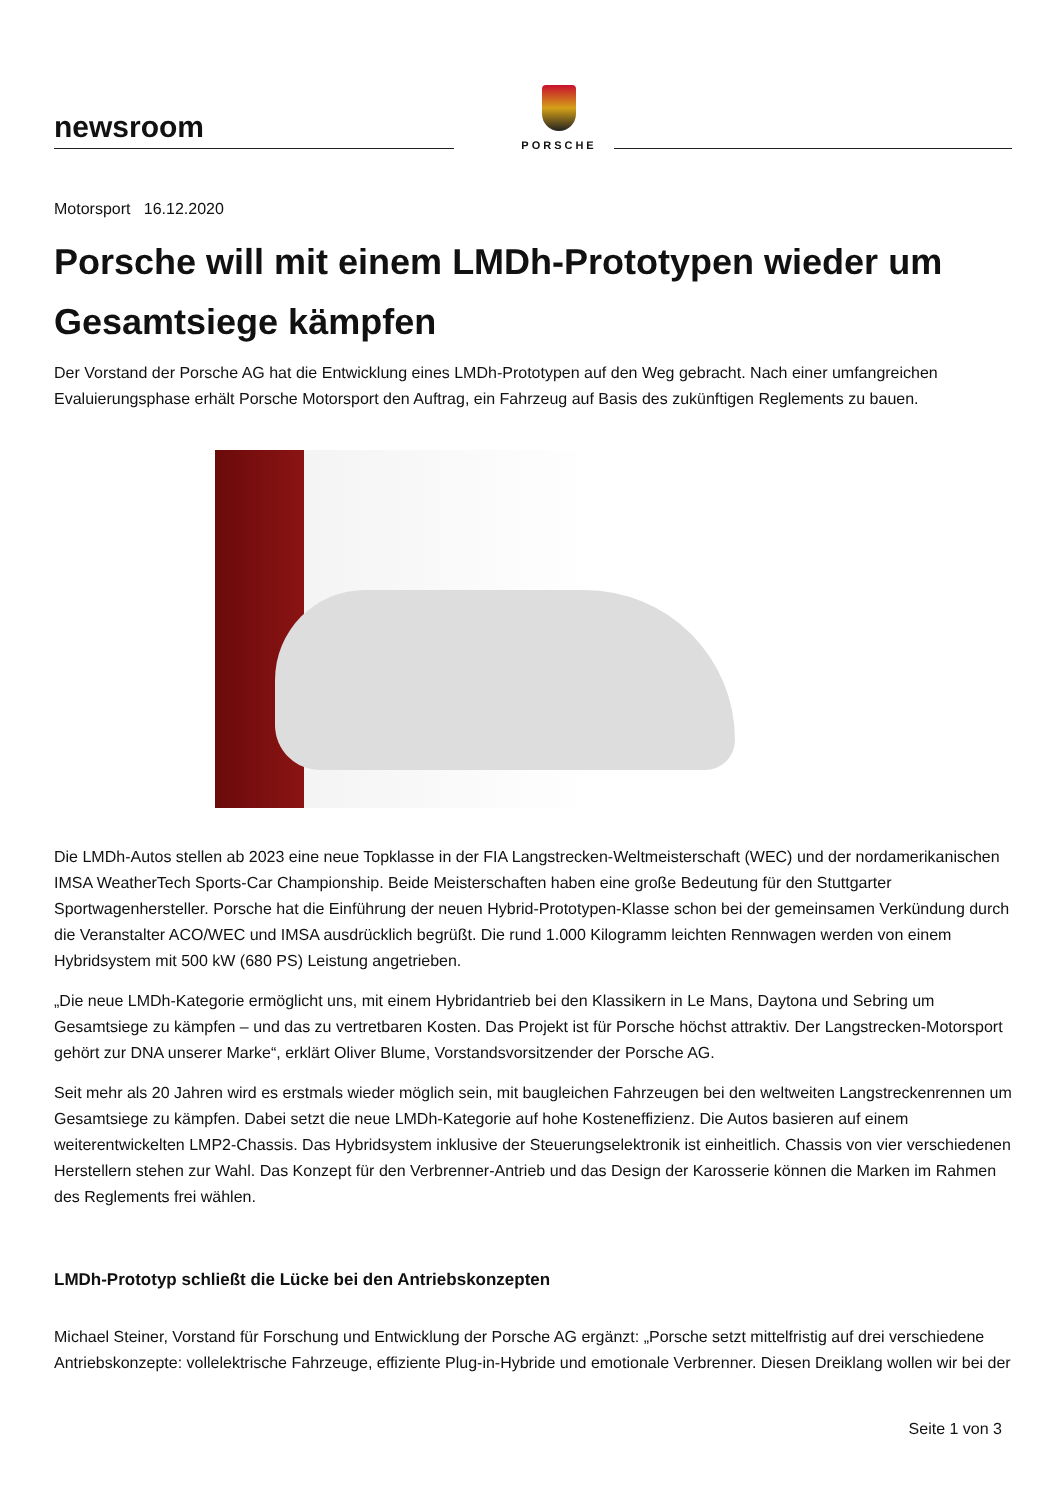newsroom
PORSCHE
Motorsport 16.12.2020
Porsche will mit einem LMDh-Prototypen wieder um Gesamtsiege kämpfen
Der Vorstand der Porsche AG hat die Entwicklung eines LMDh-Prototypen auf den Weg gebracht. Nach einer umfangreichen Evaluierungsphase erhält Porsche Motorsport den Auftrag, ein Fahrzeug auf Basis des zukünftigen Reglements zu bauen.
Die LMDh-Autos stellen ab 2023 eine neue Topklasse in der FIA Langstrecken-Weltmeisterschaft (WEC) und der nordamerikanischen IMSA WeatherTech Sports-Car Championship. Beide Meisterschaften haben eine große Bedeutung für den Stuttgarter Sportwagenhersteller. Porsche hat die Einführung der neuen Hybrid-Prototypen-Klasse schon bei der gemeinsamen Verkündung durch die Veranstalter ACO/WEC und IMSA ausdrücklich begrüßt. Die rund 1.000 Kilogramm leichten Rennwagen werden von einem Hybridsystem mit 500 kW (680 PS) Leistung angetrieben.
„Die neue LMDh-Kategorie ermöglicht uns, mit einem Hybridantrieb bei den Klassikern in Le Mans, Daytona und Sebring um Gesamtsiege zu kämpfen – und das zu vertretbaren Kosten. Das Projekt ist für Porsche höchst attraktiv. Der Langstrecken-Motorsport gehört zur DNA unserer Marke“, erklärt Oliver Blume, Vorstandsvorsitzender der Porsche AG.
Seit mehr als 20 Jahren wird es erstmals wieder möglich sein, mit baugleichen Fahrzeugen bei den weltweiten Langstreckenrennen um Gesamtsiege zu kämpfen. Dabei setzt die neue LMDh-Kategorie auf hohe Kosteneffizienz. Die Autos basieren auf einem weiterentwickelten LMP2-Chassis. Das Hybridsystem inklusive der Steuerungselektronik ist einheitlich. Chassis von vier verschiedenen Herstellern stehen zur Wahl. Das Konzept für den Verbrenner-Antrieb und das Design der Karosserie können die Marken im Rahmen des Reglements frei wählen.
LMDh-Prototyp schließt die Lücke bei den Antriebskonzepten
Michael Steiner, Vorstand für Forschung und Entwicklung der Porsche AG ergänzt: „Porsche setzt mittelfristig auf drei verschiedene Antriebskonzepte: vollelektrische Fahrzeuge, effiziente Plug-in-Hybride und emotionale Verbrenner. Diesen Dreiklang wollen wir bei der
Seite 1 von 3